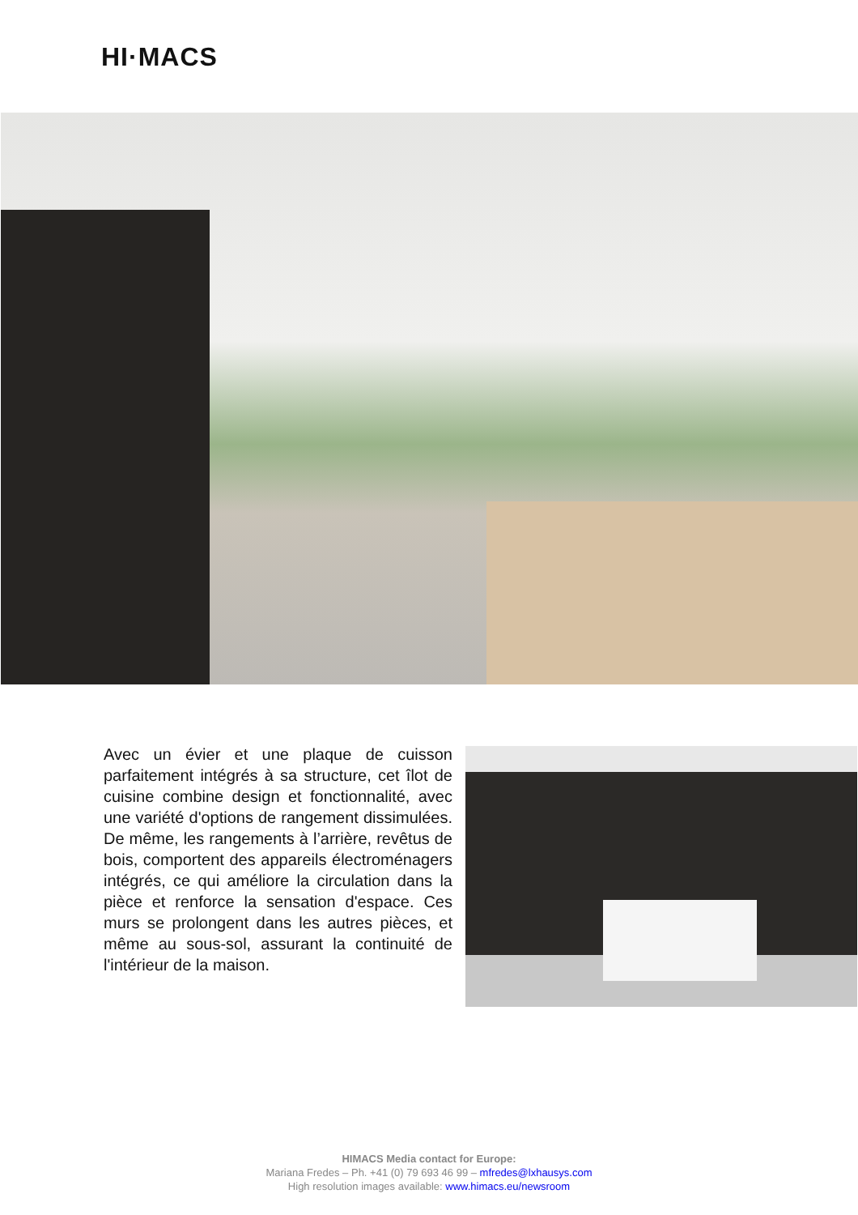HI·MACS
Avec un évier et une plaque de cuisson parfaitement intégrés à sa structure, cet îlot de cuisine combine design et fonctionnalité, avec une variété d'options de rangement dissimulées. De même, les rangements à l’arrière, revêtus de bois, comportent des appareils électroménagers intégrés, ce qui améliore la circulation dans la pièce et renforce la sensation d'espace. Ces murs se prolongent dans les autres pièces, et même au sous-sol, assurant la continuité de l'intérieur de la maison.
HIMACS Media contact for Europe:
Mariana Fredes – Ph. +41 (0) 79 693 46 99 – mfredes@lxhausys.com
High resolution images available: www.himacs.eu/newsroom